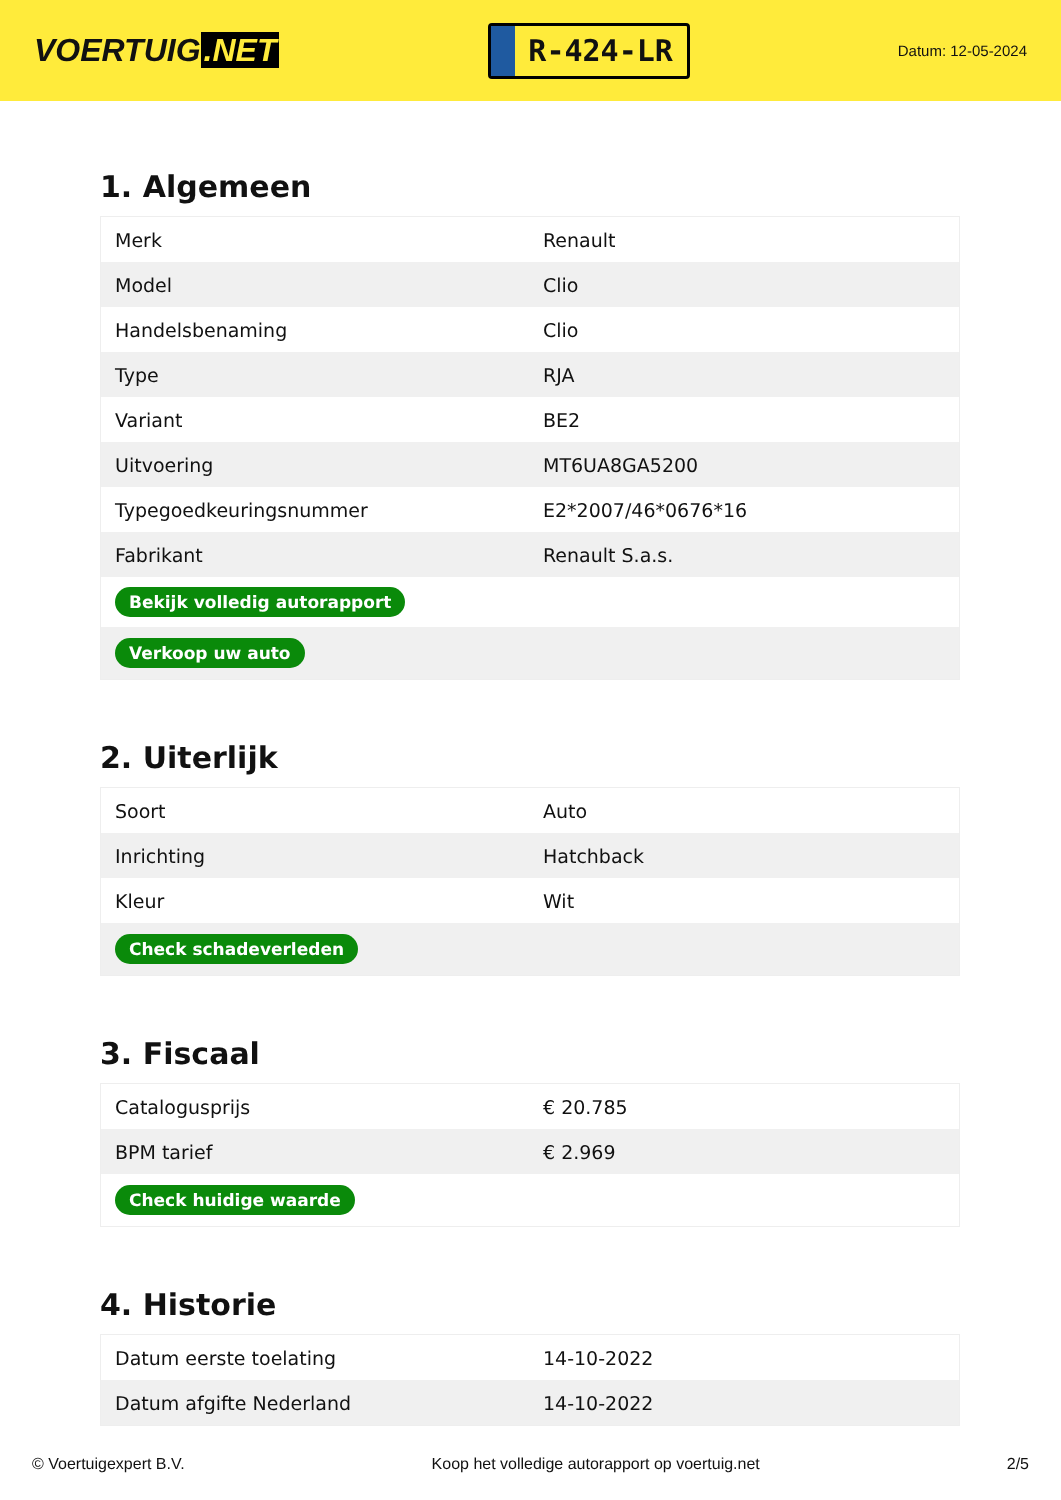VOERTUIG.NET
R-424-LR
Datum: 12-05-2024
1. Algemeen
| Merk | Renault |
| Model | Clio |
| Handelsbenaming | Clio |
| Type | RJA |
| Variant | BE2 |
| Uitvoering | MT6UA8GA5200 |
| Typegoedkeuringsnummer | E2*2007/46*0676*16 |
| Fabrikant | Renault S.a.s. |
| Bekijk volledig autorapport | |
| Verkoop uw auto | |
2. Uiterlijk
| Soort | Auto |
| Inrichting | Hatchback |
| Kleur | Wit |
| Check schadeverleden | |
3. Fiscaal
| Catalogusprijs | € 20.785 |
| BPM tarief | € 2.969 |
| Check huidige waarde | |
4. Historie
| Datum eerste toelating | 14-10-2022 |
| Datum afgifte Nederland | 14-10-2022 |
© Voertuigexpert B.V. Koop het volledige autorapport op voertuig.net 2/5